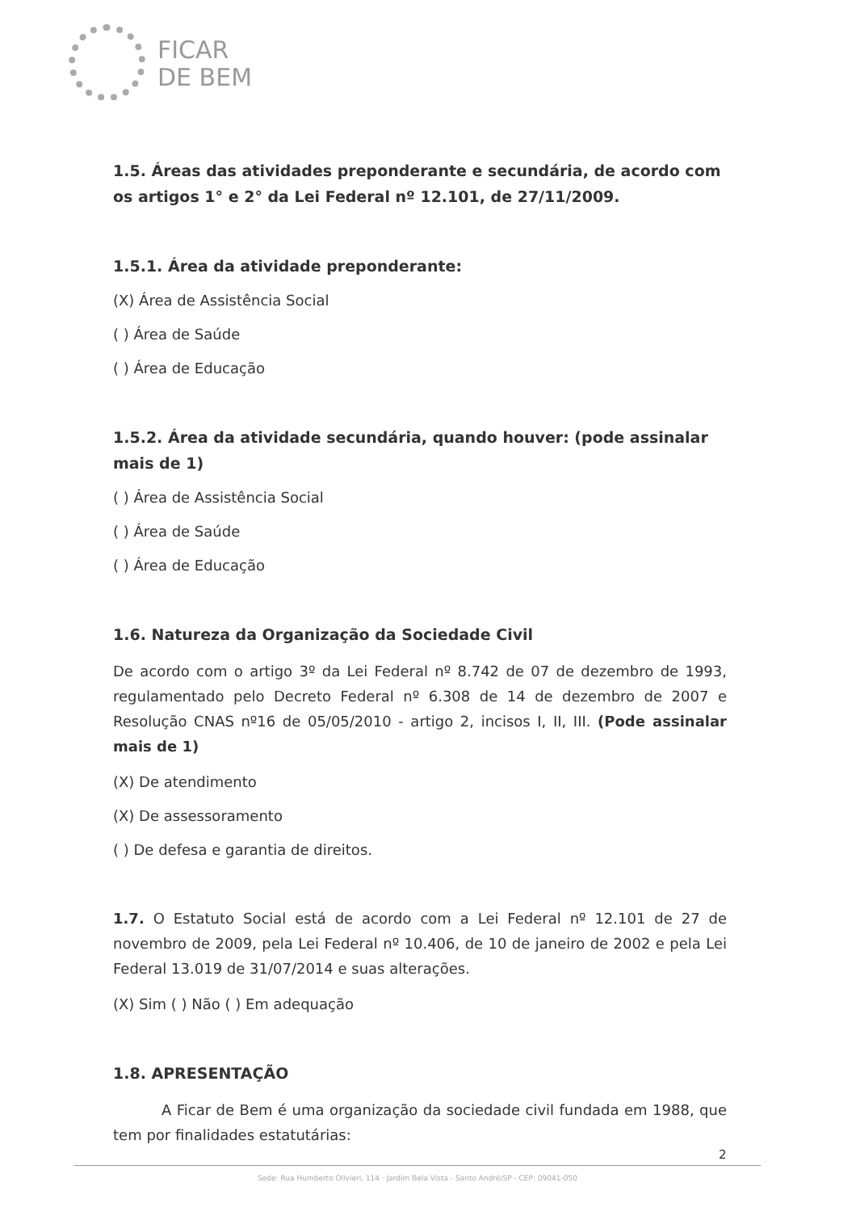FICAR
DE BEM
1.5. Áreas das atividades preponderante e secundária, de acordo com os artigos 1° e 2° da Lei Federal nº 12.101, de 27/11/2009.
1.5.1. Área da atividade preponderante:
(X) Área de Assistência Social
( ) Área de Saúde
( ) Área de Educação
1.5.2. Área da atividade secundária, quando houver: (pode assinalar mais de 1)
( ) Área de Assistência Social
( ) Área de Saúde
( ) Área de Educação
1.6. Natureza da Organização da Sociedade Civil
De acordo com o artigo 3º da Lei Federal nº 8.742 de 07 de dezembro de 1993, regulamentado pelo Decreto Federal nº 6.308 de 14 de dezembro de 2007 e Resolução CNAS nº16 de 05/05/2010 - artigo 2, incisos I, II, III. (Pode assinalar mais de 1)
(X) De atendimento
(X) De assessoramento
( ) De defesa e garantia de direitos.
1.7. O Estatuto Social está de acordo com a Lei Federal nº 12.101 de 27 de novembro de 2009, pela Lei Federal nº 10.406, de 10 de janeiro de 2002 e pela Lei Federal 13.019 de 31/07/2014 e suas alterações.
(X) Sim ( ) Não ( ) Em adequação
1.8. APRESENTAÇÃO
A Ficar de Bem é uma organização da sociedade civil fundada em 1988, que tem por finalidades estatutárias:
2
Sede: Rua Humberto Olivieri, 114 · Jardim Bela Vista - Santo André/SP - CEP: 09041-050